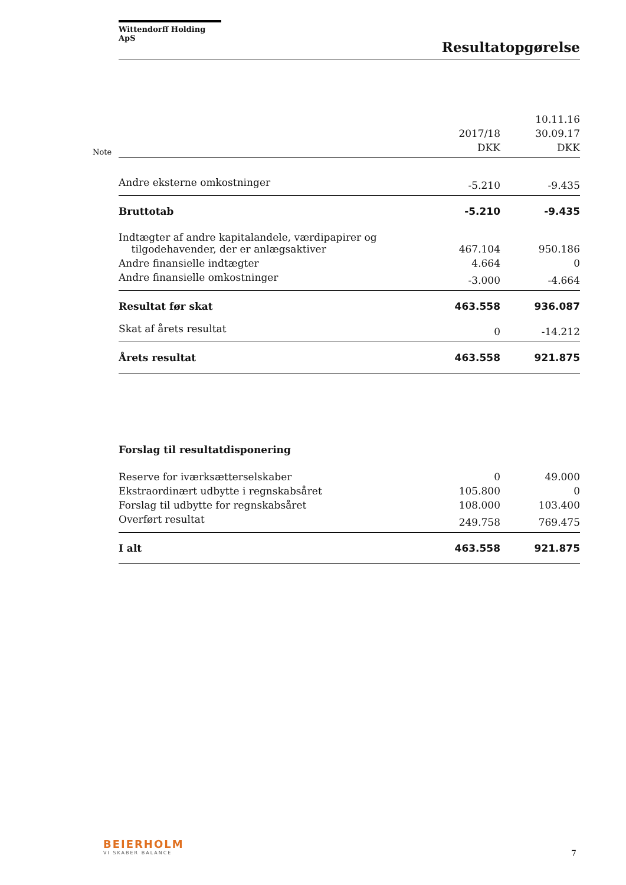Wittendorff Holding ApS
Resultatopgørelse
Note
| | | 10.11.16 |
| --- | --- | --- |
| | 2017/18 | 30.09.17 |
| | DKK | DKK |
| Andre eksterne omkostninger | -5.210 | -9.435 |
| Bruttotab | -5.210 | -9.435 |
| Indtægter af andre kapitalandele, værdipapirer og tilgodehavender, der er anlægsaktiver | 467.104 | 950.186 |
| Andre finansielle indtægter | 4.664 | 0 |
| Andre finansielle omkostninger | -3.000 | -4.664 |
| Resultat før skat | 463.558 | 936.087 |
| Skat af årets resultat | 0 | -14.212 |
| Årets resultat | 463.558 | 921.875 |
| Forslag til resultatdisponering | | |
| Reserve for iværksætterselskaber | 0 | 49.000 |
| Ekstraordinært udbytte i regnskabsåret | 105.800 | 0 |
| Forslag til udbytte for regnskabsåret | 108.000 | 103.400 |
| Overført resultat | 249.758 | 769.475 |
| I alt | 463.558 | 921.875 |
BEIERHOLM
VI SKABER BALANCE
7